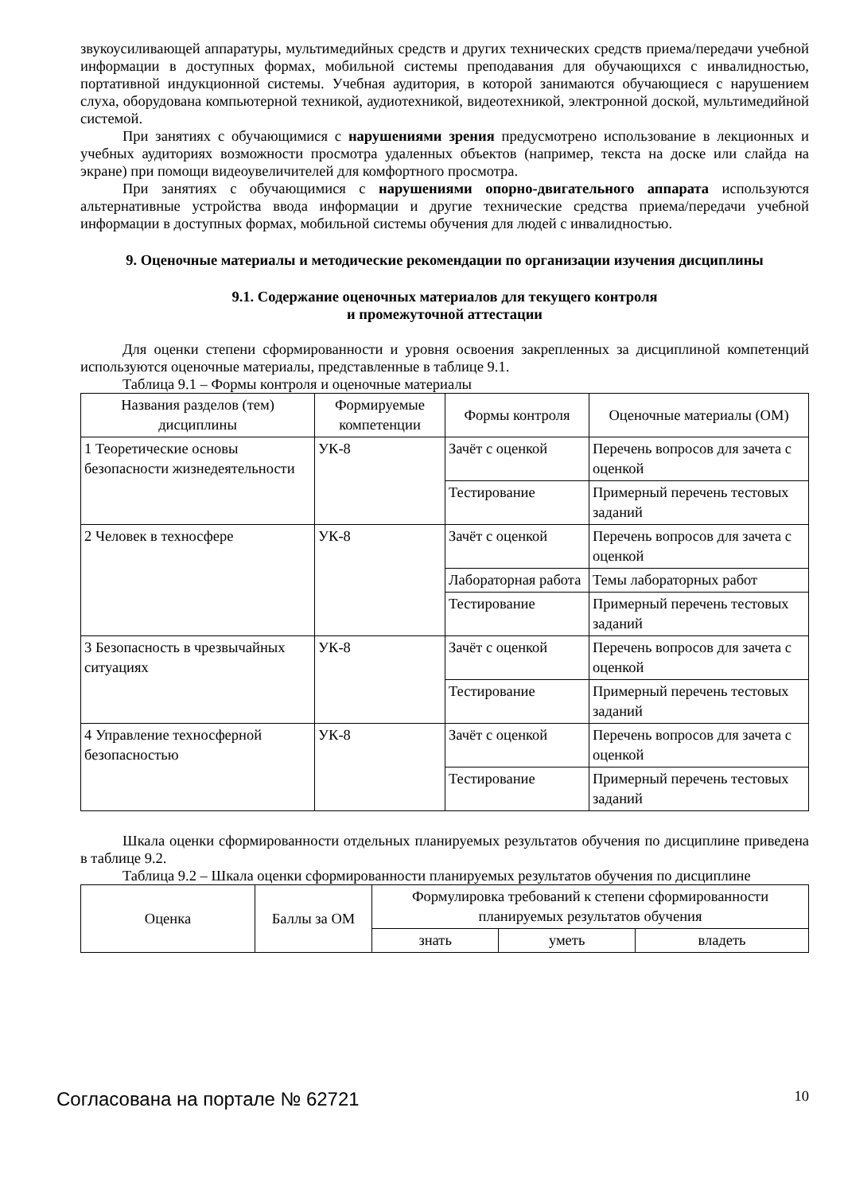звукоусиливающей аппаратуры, мультимедийных средств и других технических средств приема/передачи учебной информации в доступных формах, мобильной системы преподавания для обучающихся с инвалидностью, портативной индукционной системы. Учебная аудитория, в которой занимаются обучающиеся с нарушением слуха, оборудована компьютерной техникой, аудиотехникой, видеотехникой, электронной доской, мультимедийной системой.
При занятиях с обучающимися с нарушениями зрения предусмотрено использование в лекционных и учебных аудиториях возможности просмотра удаленных объектов (например, текста на доске или слайда на экране) при помощи видеоувеличителей для комфортного просмотра.
При занятиях с обучающимися с нарушениями опорно-двигательного аппарата используются альтернативные устройства ввода информации и другие технические средства приема/передачи учебной информации в доступных формах, мобильной системы обучения для людей с инвалидностью.
9. Оценочные материалы и методические рекомендации по организации изучения дисциплины
9.1. Содержание оценочных материалов для текущего контроля
и промежуточной аттестации
Для оценки степени сформированности и уровня освоения закрепленных за дисциплиной компетенций используются оценочные материалы, представленные в таблице 9.1.
Таблица 9.1 – Формы контроля и оценочные материалы
| Названия разделов (тем) дисциплины | Формируемые компетенции | Формы контроля | Оценочные материалы (ОМ) |
| --- | --- | --- | --- |
| 1 Теоретические основы безопасности жизнедеятельности | УК-8 | Зачёт с оценкой | Перечень вопросов для зачета с оценкой |
| | | Тестирование | Примерный перечень тестовых заданий |
| 2 Человек в техносфере | УК-8 | Зачёт с оценкой | Перечень вопросов для зачета с оценкой |
| | | Лабораторная работа | Темы лабораторных работ |
| | | Тестирование | Примерный перечень тестовых заданий |
| 3 Безопасность в чрезвычайных ситуациях | УК-8 | Зачёт с оценкой | Перечень вопросов для зачета с оценкой |
| | | Тестирование | Примерный перечень тестовых заданий |
| 4 Управление техносферной безопасностью | УК-8 | Зачёт с оценкой | Перечень вопросов для зачета с оценкой |
| | | Тестирование | Примерный перечень тестовых заданий |
Шкала оценки сформированности отдельных планируемых результатов обучения по дисциплине приведена в таблице 9.2.
Таблица 9.2 – Шкала оценки сформированности планируемых результатов обучения по дисциплине
| Оценка | Баллы за ОМ | Формулировка требований к степени сформированности планируемых результатов обучения | | |
| --- | --- | --- | --- | --- |
| | | знать | уметь | владеть |
Согласована на портале № 62721 10